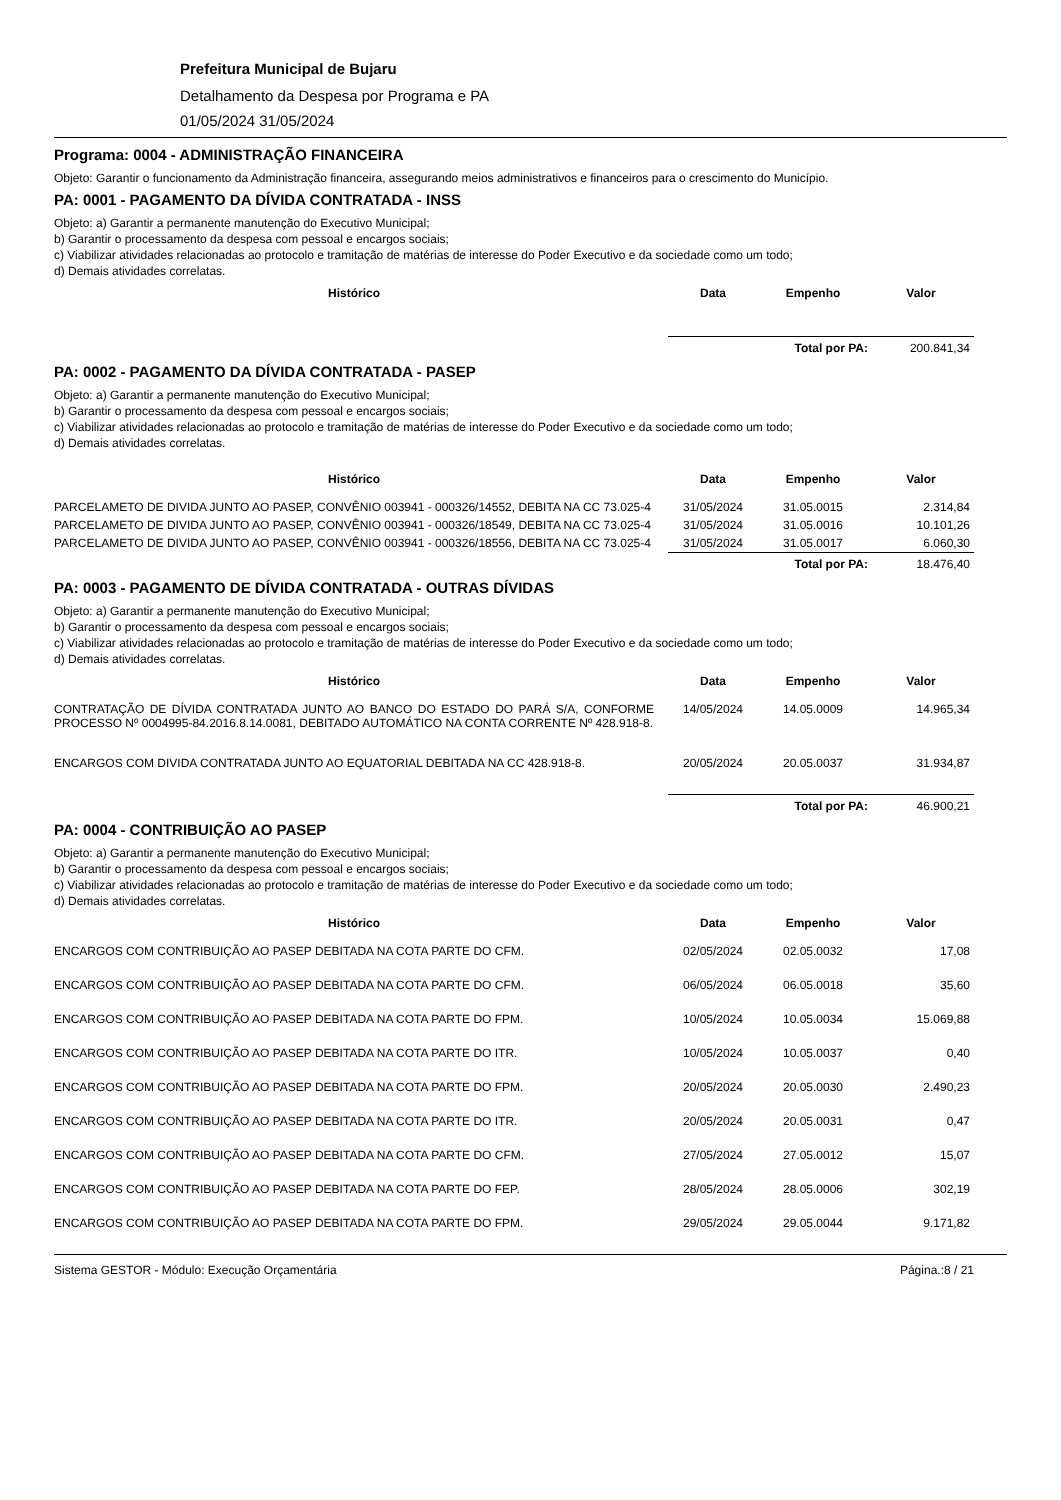Prefeitura Municipal de Bujaru
Detalhamento da Despesa por Programa e PA
01/05/2024 31/05/2024
Programa: 0004 - ADMINISTRAÇÃO FINANCEIRA
Objeto: Garantir o funcionamento da Administração financeira, assegurando meios administrativos e financeiros para o crescimento do Município.
PA: 0001 - PAGAMENTO DA DÍVIDA CONTRATADA - INSS
Objeto: a) Garantir a permanente manutenção do Executivo Municipal;
b) Garantir o processamento da despesa com pessoal e encargos sociais;
c) Viabilizar atividades relacionadas ao protocolo e tramitação de matérias de interesse do Poder Executivo e da sociedade como um todo;
d) Demais atividades correlatas.
| Histórico | Data | Empenho | Valor |
| --- | --- | --- | --- |
| | Total por PA: | | 200.841,34 |
PA: 0002 - PAGAMENTO DA DÍVIDA CONTRATADA - PASEP
Objeto: a) Garantir a permanente manutenção do Executivo Municipal;
b) Garantir o processamento da despesa com pessoal e encargos sociais;
c) Viabilizar atividades relacionadas ao protocolo e tramitação de matérias de interesse do Poder Executivo e da sociedade como um todo;
d) Demais atividades correlatas.
| Histórico | Data | Empenho | Valor |
| --- | --- | --- | --- |
| PARCELAMETO DE DIVIDA JUNTO AO PASEP, CONVÊNIO 003941 - 000326/14552, DEBITA NA CC 73.025-4 | 31/05/2024 | 31.05.0015 | 2.314,84 |
| PARCELAMETO DE DIVIDA JUNTO AO PASEP, CONVÊNIO 003941 - 000326/18549, DEBITA NA CC 73.025-4 | 31/05/2024 | 31.05.0016 | 10.101,26 |
| PARCELAMETO DE DIVIDA JUNTO AO PASEP, CONVÊNIO 003941 - 000326/18556, DEBITA NA CC 73.025-4 | 31/05/2024 | 31.05.0017 | 6.060,30 |
| | Total por PA: | | 18.476,40 |
PA: 0003 - PAGAMENTO DE DÍVIDA CONTRATADA - OUTRAS DÍVIDAS
Objeto: a) Garantir a permanente manutenção do Executivo Municipal;
b) Garantir o processamento da despesa com pessoal e encargos sociais;
c) Viabilizar atividades relacionadas ao protocolo e tramitação de matérias de interesse do Poder Executivo e da sociedade como um todo;
d) Demais atividades correlatas.
| Histórico | Data | Empenho | Valor |
| --- | --- | --- | --- |
| CONTRATAÇÃO DE DÍVIDA CONTRATADA JUNTO AO BANCO DO ESTADO DO PARÁ S/A, CONFORME PROCESSO Nº 0004995-84.2016.8.14.0081, DEBITADO AUTOMÁTICO NA CONTA CORRENTE Nº 428.918-8. | 14/05/2024 | 14.05.0009 | 14.965,34 |
| ENCARGOS COM DIVIDA CONTRATADA JUNTO AO EQUATORIAL DEBITADA NA CC 428.918-8. | 20/05/2024 | 20.05.0037 | 31.934,87 |
| | Total por PA: | | 46.900,21 |
PA: 0004 - CONTRIBUIÇÃO AO PASEP
Objeto: a) Garantir a permanente manutenção do Executivo Municipal;
b) Garantir o processamento da despesa com pessoal e encargos sociais;
c) Viabilizar atividades relacionadas ao protocolo e tramitação de matérias de interesse do Poder Executivo e da sociedade como um todo;
d) Demais atividades correlatas.
| Histórico | Data | Empenho | Valor |
| --- | --- | --- | --- |
| ENCARGOS COM CONTRIBUIÇÃO AO PASEP DEBITADA NA COTA PARTE DO CFM. | 02/05/2024 | 02.05.0032 | 17,08 |
| ENCARGOS COM CONTRIBUIÇÃO AO PASEP DEBITADA NA COTA PARTE DO CFM. | 06/05/2024 | 06.05.0018 | 35,60 |
| ENCARGOS COM CONTRIBUIÇÃO AO PASEP DEBITADA NA COTA PARTE DO FPM. | 10/05/2024 | 10.05.0034 | 15.069,88 |
| ENCARGOS COM CONTRIBUIÇÃO AO PASEP DEBITADA NA COTA PARTE DO ITR. | 10/05/2024 | 10.05.0037 | 0,40 |
| ENCARGOS COM CONTRIBUIÇÃO AO PASEP DEBITADA NA COTA PARTE DO FPM. | 20/05/2024 | 20.05.0030 | 2.490,23 |
| ENCARGOS COM CONTRIBUIÇÃO AO PASEP DEBITADA NA COTA PARTE DO ITR. | 20/05/2024 | 20.05.0031 | 0,47 |
| ENCARGOS COM CONTRIBUIÇÃO AO PASEP DEBITADA NA COTA PARTE DO CFM. | 27/05/2024 | 27.05.0012 | 15,07 |
| ENCARGOS COM CONTRIBUIÇÃO AO PASEP DEBITADA NA COTA PARTE DO FEP. | 28/05/2024 | 28.05.0006 | 302,19 |
| ENCARGOS COM CONTRIBUIÇÃO AO PASEP DEBITADA NA COTA PARTE DO FPM. | 29/05/2024 | 29.05.0044 | 9.171,82 |
Sistema GESTOR - Módulo: Execução Orçamentária Página.:8 / 21